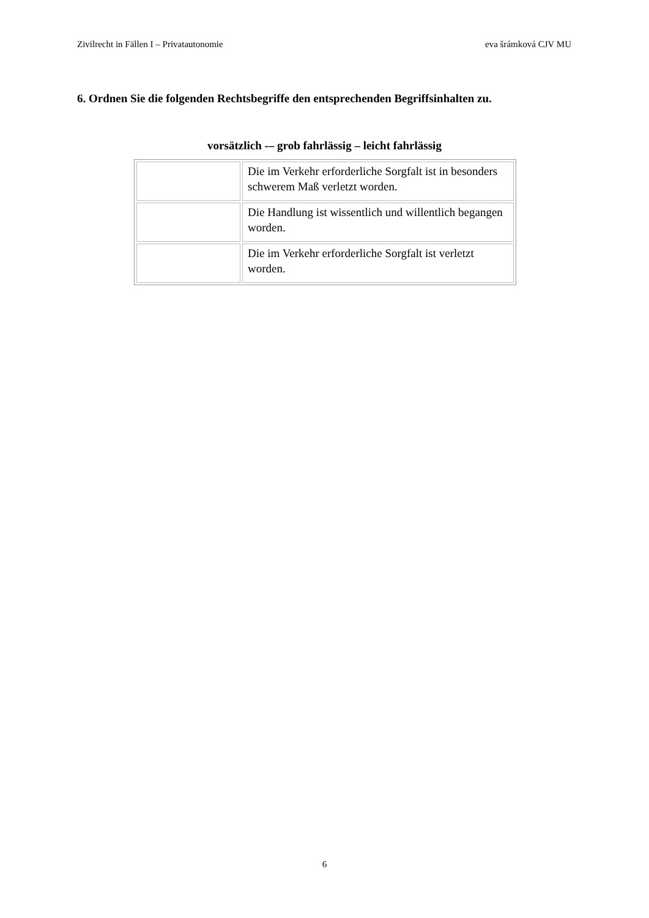Zivilrecht in Fällen I – Privatautonomie eva šrámková CJV MU
6. Ordnen Sie die folgenden Rechtsbegriffe den entsprechenden Begriffsinhalten zu.
vorsätzlich -– grob fahrlässig – leicht fahrlässig
| | Die im Verkehr erforderliche Sorgfalt ist in besonders schwerem Maß verletzt worden. |
| | Die Handlung ist wissentlich und willentlich begangen worden. |
| | Die im Verkehr erforderliche Sorgfalt ist verletzt worden. |
6